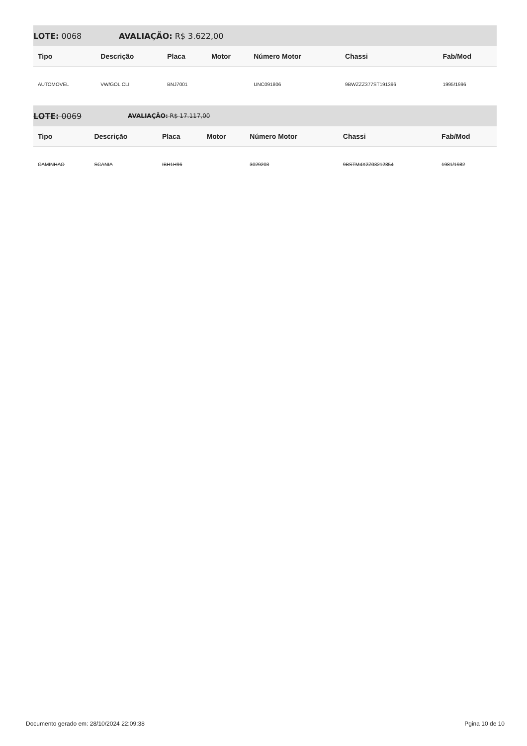LOTE: 0068 AVALIAÇÃO: R$ 3.622,00
| Tipo | Descrição | Placa | Motor | Número Motor | Chassi | Fab/Mod |
| --- | --- | --- | --- | --- | --- | --- |
| AUTOMOVEL | VW/GOL CLI | BNJ7001 | | UNC091806 | 9BWZZZ377ST191396 | 1995/1996 |
LOTE: 0069 AVALIAÇÃO: R$ 17.117,00
| Tipo | Descrição | Placa | Motor | Número Motor | Chassi | Fab/Mod |
| --- | --- | --- | --- | --- | --- | --- |
| CAMINHAO | SCANIA | IBH1H96 | | 3029203 | 9BSTM4X2Z03212854 | 1981/1982 |
Documento gerado em: 28/10/2024 22:09:38 Pgina 10 de 10